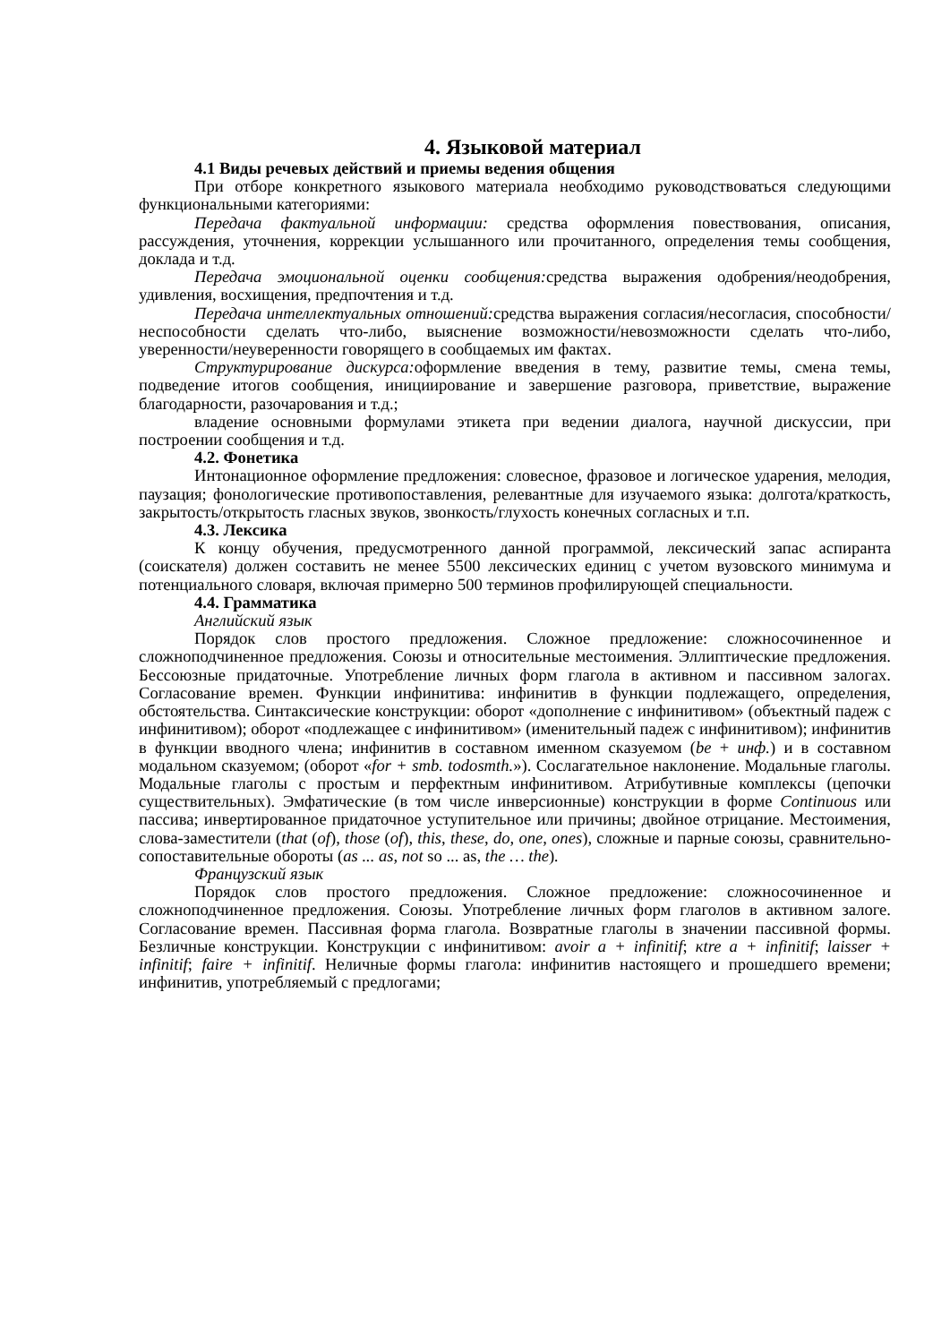4. Языковой материал
4.1 Виды речевых действий и приемы ведения общения
При отборе конкретного языкового материала необходимо руководствоваться следующими функциональными категориями:
Передача фактуальной информации: средства оформления повествования, описания, рассуждения, уточнения, коррекции услышанного или прочитанного, определения темы сообщения, доклада и т.д.
Передача эмоциональной оценки сообщения: средства выражения одобрения/неодобрения, удивления, восхищения, предпочтения и т.д.
Передача интеллектуальных отношений: средства выражения согласия/несогласия, способности/неспособности сделать что-либо, выяснение возможности/невозможности сделать что-либо, уверенности/неуверенности говорящего в сообщаемых им фактах.
Структурирование дискурса: оформление введения в тему, развитие темы, смена темы, подведение итогов сообщения, инициирование и завершение разговора, приветствие, выражение благодарности, разочарования и т.д.;
владение основными формулами этикета при ведении диалога, научной дискуссии, при построении сообщения и т.д.
4.2. Фонетика
Интонационное оформление предложения: словесное, фразовое и логическое ударения, мелодия, паузация; фонологические противопоставления, релевантные для изучаемого языка: долгота/краткость, закрытость/открытость гласных звуков, звонкость/глухость конечных согласных и т.п.
4.3. Лексика
К концу обучения, предусмотренного данной программой, лексический запас аспиранта (соискателя) должен составить не менее 5500 лексических единиц с учетом вузовского минимума и потенциального словаря, включая примерно 500 терминов профилирующей специальности.
4.4. Грамматика
Английский язык
Порядок слов простого предложения. Сложное предложение: сложносочиненное и сложноподчиненное предложения. Союзы и относительные местоимения. Эллиптические предложения. Бессоюзные придаточные. Употребление личных форм глагола в активном и пассивном залогах. Согласование времен. Функции инфинитива: инфинитив в функции подлежащего, определения, обстоятельства. Синтаксические конструкции: оборот «дополнение с инфинитивом» (объектный падеж с инфинитивом); оборот «подлежащее с инфинитивом» (именительный падеж с инфинитивом); инфинитив в функции вводного члена; инфинитив в составном именном сказуемом (be + инф.) и в составном модальном сказуемом; (оборот «for + smb. todosmth.»). Сослагательное наклонение. Модальные глаголы. Модальные глаголы с простым и перфектным инфинитивом. Атрибутивные комплексы (цепочки существительных). Эмфатические (в том числе инверсионные) конструкции в форме Continuous или пассива; инвертированное придаточное уступительное или причины; двойное отрицание. Местоимения, слова-заместители (that (of), those (of), this, these, do, one, ones), сложные и парные союзы, сравнительно-сопоставительные обороты (as ... as, not so ... as, the … the).
Французский язык
Порядок слов простого предложения. Сложное предложение: сложносочиненное и сложноподчиненное предложения. Союзы. Употребление личных форм глаголов в активном залоге. Согласование времен. Пассивная форма глагола. Возвратные глаголы в значении пассивной формы. Безличные конструкции. Конструкции с инфинитивом: avoir a + infinitif; кtre a + infinitif; laisser + infinitif; faire + infinitif. Неличные формы глагола: инфинитив настоящего и прошедшего времени; инфинитив, употребляемый с предлогами;